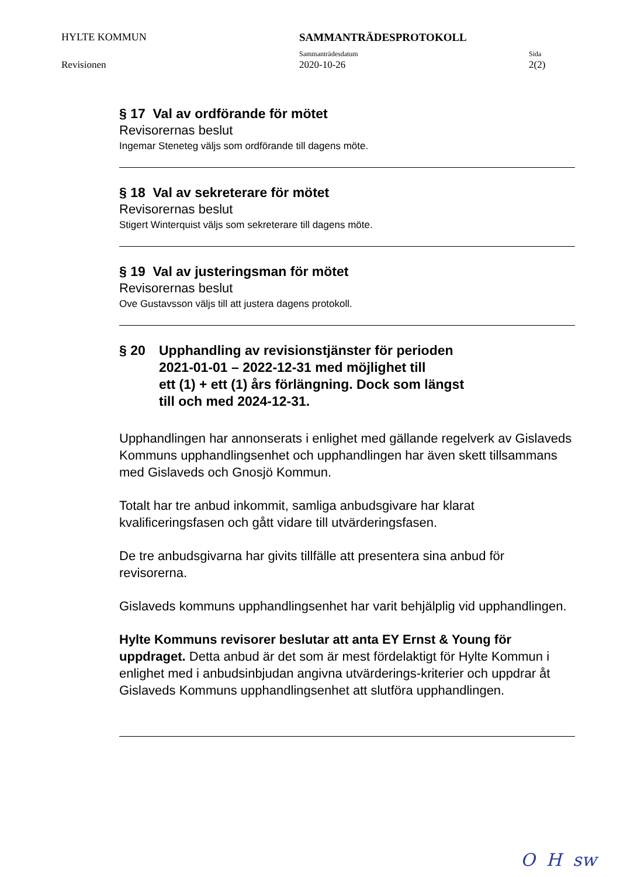HYLTE KOMMUN
SAMMANTRÄDESPROTOKOLL
Sammanträdesdatum
Sida
Revisionen
2020-10-26
2(2)
§ 17 Val av ordförande för mötet
Revisorernas beslut
Ingemar Steneteg väljs som ordförande till dagens möte.
§ 18 Val av sekreterare för mötet
Revisorernas beslut
Stigert Winterquist väljs som sekreterare till dagens möte.
§ 19 Val av justeringsman för mötet
Revisorernas beslut
Ove Gustavsson väljs till att justera dagens protokoll.
§ 20 Upphandling av revisionstjänster för perioden
2021-01-01 – 2022-12-31 med möjlighet till
ett (1) + ett (1) års förlängning. Dock som längst
till och med 2024-12-31.
Upphandlingen har annonserats i enlighet med gällande regelverk av Gislaveds Kommuns upphandlingsenhet och upphandlingen har även skett tillsammans med Gislaveds och Gnosjö Kommun.
Totalt har tre anbud inkommit, samliga anbudsgivare har klarat kvalificeringsfasen och gått vidare till utvärderingsfasen.
De tre anbudsgivarna har givits tillfälle att presentera sina anbud för revisorerna.
Gislaveds kommuns upphandlingsenhet har varit behjälplig vid upphandlingen.
Hylte Kommuns revisorer beslutar att anta EY Ernst & Young för uppdraget. Detta anbud är det som är mest fördelaktigt för Hylte Kommun i enlighet med i anbudsinbjudan angivna utvärderings-kriterier och uppdrar åt Gislaveds Kommuns upphandlingsenhet att slutföra upphandlingen.
O H sw